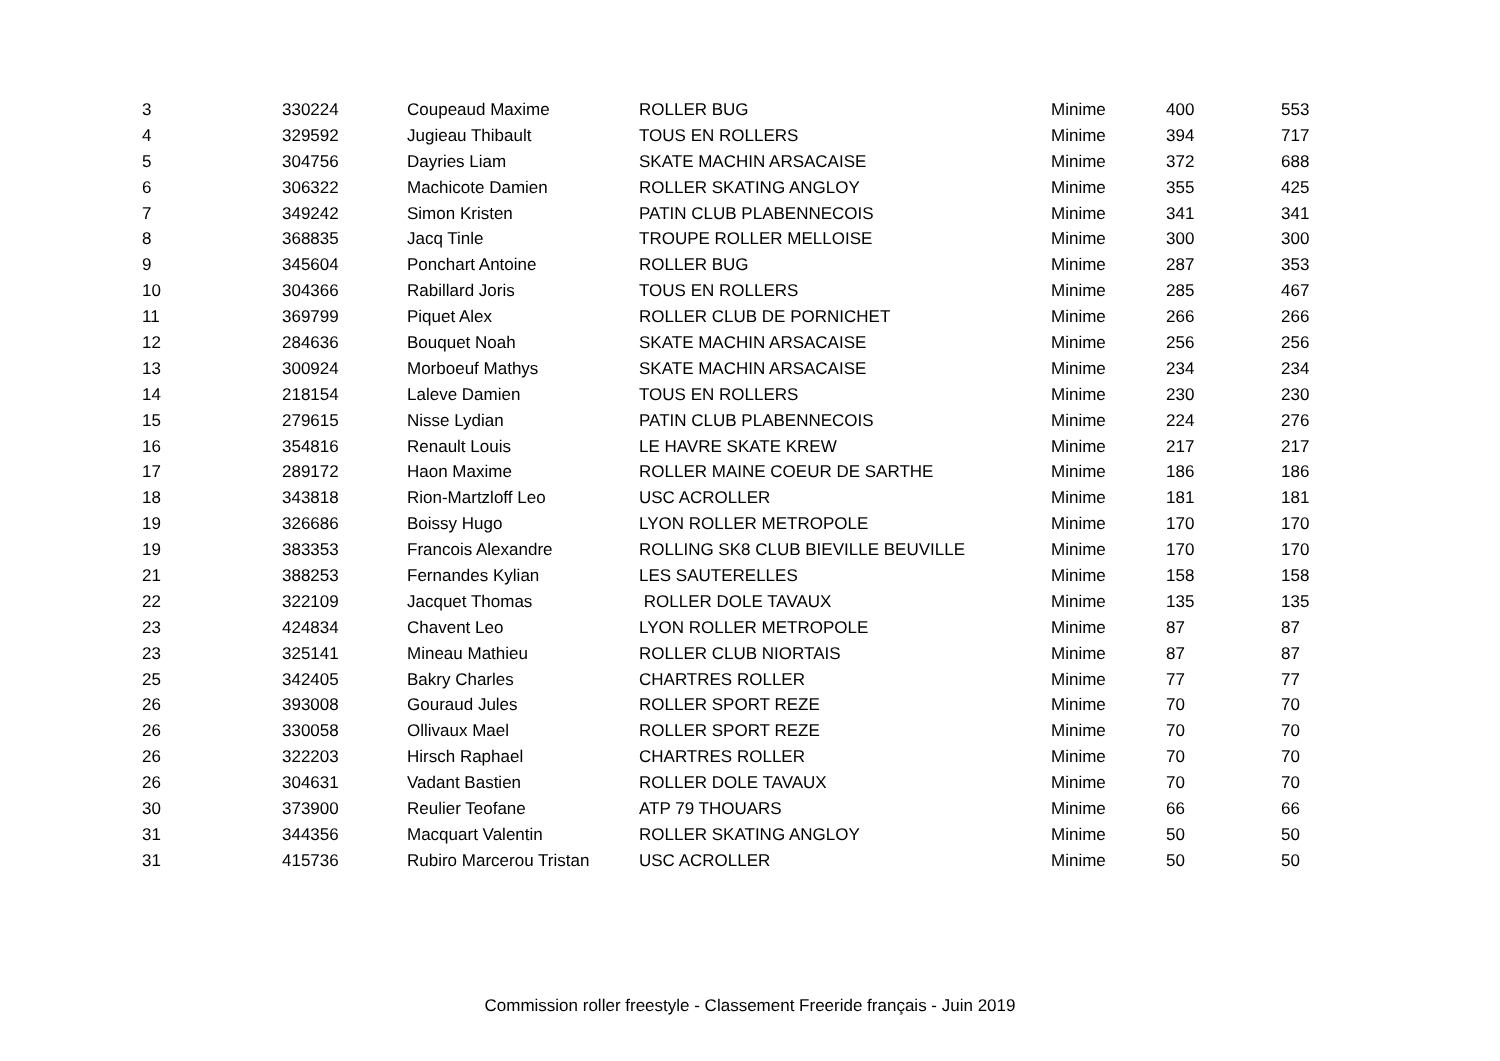| 3 | 330224 | Coupeaud Maxime | ROLLER BUG | Minime | 400 | 553 |
| 4 | 329592 | Jugieau Thibault | TOUS EN ROLLERS | Minime | 394 | 717 |
| 5 | 304756 | Dayries Liam | SKATE MACHIN ARSACAISE | Minime | 372 | 688 |
| 6 | 306322 | Machicote Damien | ROLLER SKATING ANGLOY | Minime | 355 | 425 |
| 7 | 349242 | Simon Kristen | PATIN CLUB PLABENNECOIS | Minime | 341 | 341 |
| 8 | 368835 | Jacq Tinle | TROUPE ROLLER MELLOISE | Minime | 300 | 300 |
| 9 | 345604 | Ponchart Antoine | ROLLER BUG | Minime | 287 | 353 |
| 10 | 304366 | Rabillard Joris | TOUS EN ROLLERS | Minime | 285 | 467 |
| 11 | 369799 | Piquet Alex | ROLLER CLUB DE PORNICHET | Minime | 266 | 266 |
| 12 | 284636 | Bouquet Noah | SKATE MACHIN ARSACAISE | Minime | 256 | 256 |
| 13 | 300924 | Morboeuf Mathys | SKATE MACHIN ARSACAISE | Minime | 234 | 234 |
| 14 | 218154 | Laleve Damien | TOUS EN ROLLERS | Minime | 230 | 230 |
| 15 | 279615 | Nisse Lydian | PATIN CLUB PLABENNECOIS | Minime | 224 | 276 |
| 16 | 354816 | Renault Louis | LE HAVRE SKATE KREW | Minime | 217 | 217 |
| 17 | 289172 | Haon Maxime | ROLLER MAINE COEUR DE SARTHE | Minime | 186 | 186 |
| 18 | 343818 | Rion-Martzloff Leo | USC ACROLLER | Minime | 181 | 181 |
| 19 | 326686 | Boissy Hugo | LYON ROLLER METROPOLE | Minime | 170 | 170 |
| 19 | 383353 | Francois Alexandre | ROLLING SK8 CLUB BIEVILLE BEUVILLE | Minime | 170 | 170 |
| 21 | 388253 | Fernandes Kylian | LES SAUTERELLES | Minime | 158 | 158 |
| 22 | 322109 | Jacquet Thomas | ROLLER DOLE TAVAUX | Minime | 135 | 135 |
| 23 | 424834 | Chavent Leo | LYON ROLLER METROPOLE | Minime | 87 | 87 |
| 23 | 325141 | Mineau Mathieu | ROLLER CLUB NIORTAIS | Minime | 87 | 87 |
| 25 | 342405 | Bakry Charles | CHARTRES ROLLER | Minime | 77 | 77 |
| 26 | 393008 | Gouraud Jules | ROLLER SPORT REZE | Minime | 70 | 70 |
| 26 | 330058 | Ollivaux Mael | ROLLER SPORT REZE | Minime | 70 | 70 |
| 26 | 322203 | Hirsch Raphael | CHARTRES ROLLER | Minime | 70 | 70 |
| 26 | 304631 | Vadant Bastien | ROLLER DOLE TAVAUX | Minime | 70 | 70 |
| 30 | 373900 | Reulier Teofane | ATP 79 THOUARS | Minime | 66 | 66 |
| 31 | 344356 | Macquart Valentin | ROLLER SKATING ANGLOY | Minime | 50 | 50 |
| 31 | 415736 | Rubiro Marcerou Tristan | USC ACROLLER | Minime | 50 | 50 |
Commission roller freestyle - Classement Freeride français - Juin 2019